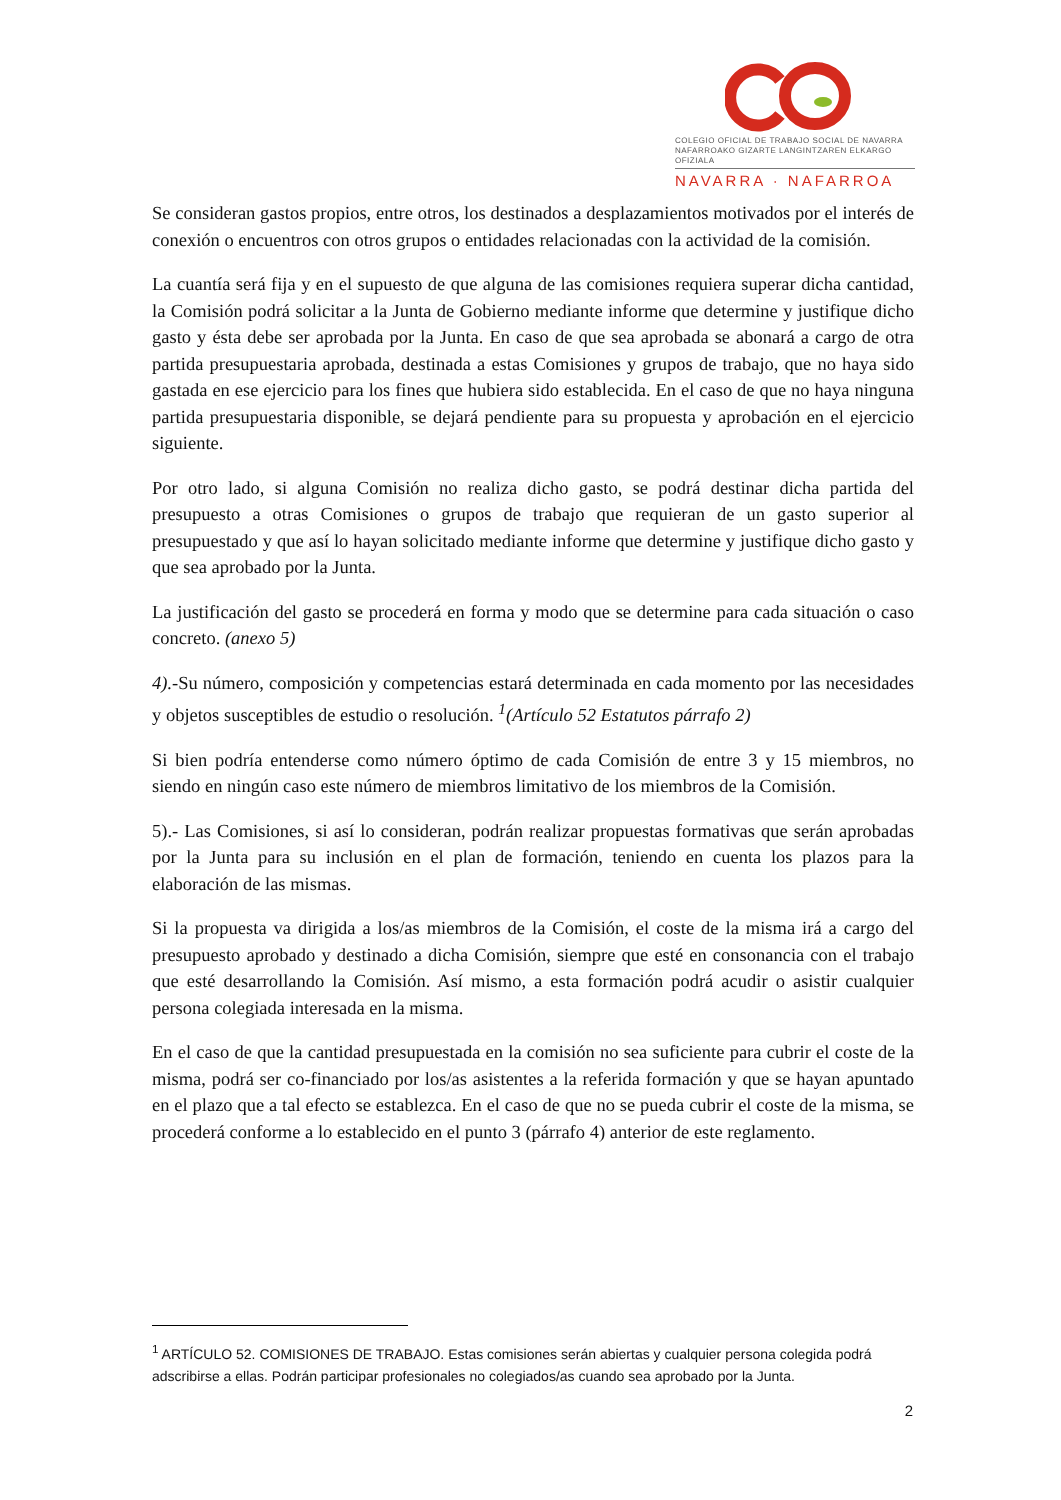COLEGIO OFICIAL DE TRABAJO SOCIAL DE NAVARRA
NAFARROAKO GIZARTE LANGINTZAREN ELKARGO OFIZIALA
NAVARRA · NAFARROA
Se consideran gastos propios, entre otros, los destinados a desplazamientos motivados por el interés de conexión o encuentros con otros grupos o entidades relacionadas con la actividad de la comisión.
La cuantía será fija y en el supuesto de que alguna de las comisiones requiera superar dicha cantidad, la Comisión podrá solicitar a la Junta de Gobierno mediante informe que determine y justifique dicho gasto y ésta debe ser aprobada por la Junta. En caso de que sea aprobada se abonará a cargo de otra partida presupuestaria aprobada, destinada a estas Comisiones y grupos de trabajo, que no haya sido gastada en ese ejercicio para los fines que hubiera sido establecida. En el caso de que no haya ninguna partida presupuestaria disponible, se dejará pendiente para su propuesta y aprobación en el ejercicio siguiente.
Por otro lado, si alguna Comisión no realiza dicho gasto, se podrá destinar dicha partida del presupuesto a otras Comisiones o grupos de trabajo que requieran de un gasto superior al presupuestado y que así lo hayan solicitado mediante informe que determine y justifique dicho gasto y que sea aprobado por la Junta.
La justificación del gasto se procederá en forma y modo que se determine para cada situación o caso concreto. (anexo 5)
4).-Su número, composición y competencias estará determinada en cada momento por las necesidades y objetos susceptibles de estudio o resolución. <sup>1</sup>(Artículo 52 Estatutos párrafo 2)
Si bien podría entenderse como número óptimo de cada Comisión de entre 3 y 15 miembros, no siendo en ningún caso este número de miembros limitativo de los miembros de la Comisión.
5).- Las Comisiones, si así lo consideran, podrán realizar propuestas formativas que serán aprobadas por la Junta para su inclusión en el plan de formación, teniendo en cuenta los plazos para la elaboración de las mismas.
Si la propuesta va dirigida a los/as miembros de la Comisión, el coste de la misma irá a cargo del presupuesto aprobado y destinado a dicha Comisión, siempre que esté en consonancia con el trabajo que esté desarrollando la Comisión. Así mismo, a esta formación podrá acudir o asistir cualquier persona colegiada interesada en la misma.
En el caso de que la cantidad presupuestada en la comisión no sea suficiente para cubrir el coste de la misma, podrá ser co-financiado por los/as asistentes a la referida formación y que se hayan apuntado en el plazo que a tal efecto se establezca. En el caso de que no se pueda cubrir el coste de la misma, se procederá conforme a lo establecido en el punto 3 (párrafo 4) anterior de este reglamento.
<sup>1</sup> ARTÍCULO 52. COMISIONES DE TRABAJO. Estas comisiones serán abiertas y cualquier persona colegida podrá adscribirse a ellas. Podrán participar profesionales no colegiados/as cuando sea aprobado por la Junta.
2